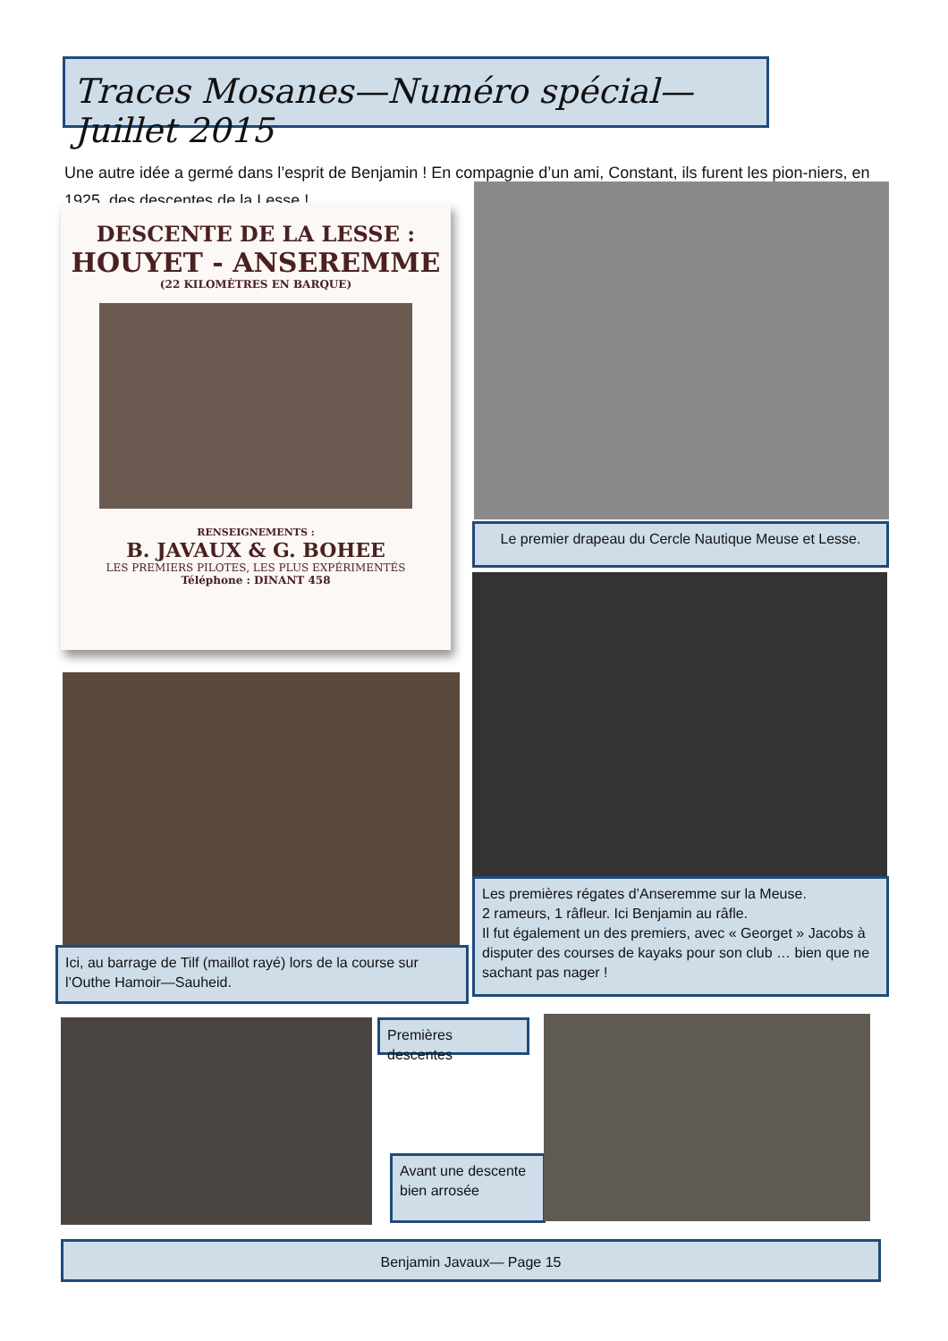Traces Mosanes—Numéro spécial—Juillet 2015
Une autre idée a germé dans l’esprit de Benjamin ! En compagnie d’un ami, Constant, ils furent les pion-niers, en 1925, des descentes de la Lesse !
DESCENTE DE LA LESSE :
HOUYET - ANSEREMME
(22 KILOMÈTRES EN BARQUE)
RENSEIGNEMENTS :
B. JAVAUX & G. BOHEE
LES PREMIERS PILOTES, LES PLUS EXPÉRIMENTÉS
Téléphone : DINANT 458
Le premier drapeau du Cercle Nautique Meuse et Lesse.
Les premières régates d’Anseremme sur la Meuse.
2 rameurs, 1 râfleur. Ici Benjamin au râfle.
Il fut également un des premiers, avec « Georget » Jacobs à disputer des courses de kayaks pour son club … bien que ne sachant pas nager !
Ici, au barrage de Tilf (maillot rayé) lors de la course sur l’Outhe Hamoir—Sauheid.
Premières descentes
Avant une descente bien arrosée
Benjamin Javaux— Page 15